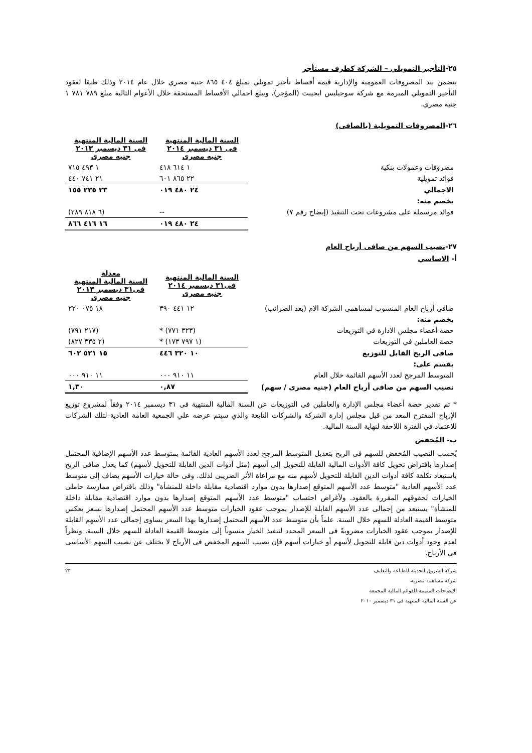٢٥-التأجير التمويلي – الشركة كطرف مستأجر
يتضمن بند المصروفات العمومية والإدارية قيمة أقساط تأجير تمويلي بمبلغ ٤٠٤ ٨٦٥ جنيه مصري خلال عام ٢٠١٤ وذلك طبقا لعقود التأجير التمويلي المبرمة مع شركة سوجيليس ايجيبت (المؤجر)، ويبلغ اجمالي الأقساط المستحقة خلال الأعوام التالية مبلغ ٧٨٩ ٧٨١ ١ جنيه مصري.
٢٦-المصروفات التمويلية (بالصافى)
| | السنة المالية المنتهية فى ٣١ ديسمبر ٢٠١٤ جنيه مصرى | السنة المالية المنتهية فى ٣١ ديسمبر ٢٠١٣ جنيه مصرى |
| مصروفات وعمولات بنكية | ١ ٦١٤ ٤١٨ | ١ ٤٩٣ ٧١٥ |
| فوائد تمويلية | ٢٢ ٨٦٥ ٦٠١ | ٢١ ٧٤١ ٤٤٠ |
| الاجمالي | ٢٤ ٤٨٠ ٠١٩ | ٢٣ ٢٣٥ ١٥٥ |
| يخصم منه: | | |
| فوائد مرسملة على مشروعات تحت التنفيذ (إيضاح رقم ٧) | -- | (٦ ٨١٨ ٢٨٩) |
| | ٢٤ ٤٨٠ ٠١٩ | ١٦ ٤١٦ ٨٦٦ |
٢٧-نصيب السهم من صافى أرباح العام
أ- الاساسي
| | السنة المالية المنتهية فى٣١ ديسمبر ٢٠١٤ جنيه مصرى | معدلة السنة المالية المنتهية فى٣١ ديسمبر ٢٠١٣ جنيه مصرى |
| صافى أرباح العام المنسوب لمساهمى الشركة الام (بعد الضرائب) | ١٢ ٤٤١ ٣٩٠ | ١٨ ٠٧٥ ٢٢٠ |
| يخصم منه: | | |
| حصة أعضاء مجلس الادارة في التوزيعات | (٣٢٣ ٧٧١) * | (٢١٧ ٧٩١) |
| حصة العاملين في التوزيعات | (١ ٧٩٧ ١٧٣) * | (٢ ٣٣٥ ٨٢٧) |
| صافى الربح القابل للتوزيع | ١٠ ٣٢٠ ٤٤٦ | ١٥ ٥٢١ ٦٠٢ |
| يقسم على: | | |
| المتوسط المرجح لعدد الأسهم القائمة خلال العام | ١١ ٩١٠ ٠٠٠ | ١١ ٩١٠ ٠٠٠ |
| نصيب السهم من صافى أرباح العام (جنيه مصرى / سهم) | ٠,٨٧ | ١,٣٠ |
* تم تقدير حصة أعضاء مجلس الإدارة والعاملين فى التوزيعات عن السنة المالية المنتهية فى ٣١ ديسمبر ٢٠١٤ وفقاً لمشروع توزيع الإرباح المقترح المعد من قبل مجلس إدارة الشركة والشركات التابعة والذي سيتم عرضه علي الجمعية العامة العادية لتلك الشركات للاعتماد في الفترة اللاحقة لنهاية السنة المالية.
ب- المُخفض
يُحسب النصيب المُخفض للسهم فى الربح بتعديل المتوسط المرجح لعدد الأسهم العادية القائمة بمتوسط عدد الأسهم الإضافية المحتمل إصدارها بافتراض تحويل كافة الأدوات المالية القابلة للتحويل إلى أسهم (مثل أدوات الدين القابلة للتحويل لأسهم) كما يعدل صافى الربح باستبعاد تكلفة كافة أدوات الدين القابلة للتحويل لأسهم منه مع مراعاة الأثر الضريبى لذلك. وفى حالة خيارات الأسهم يضاف إلى متوسط عدد الأسهم العادية "متوسط عدد الأسهم المتوقع إصدارها بدون موارد اقتصادية مقابلة داخلة للمنشأة" وذلك بافتراض ممارسة حاملى الخيارات لحقوقهم المقررة بالعقود. ولأغراض احتساب "متوسط عدد الأسهم المتوقع إصدارها بدون موارد اقتصادية مقابلة داخلة للمنشأة" يستبعد من إجمالى عدد الأسهم القابلة للإصدار بموجب عقود الخيارات متوسط عدد الأسهم المحتمل إصدارها بسعر يعكس متوسط القيمة العادلة للسهم خلال السنة. علماً بأن متوسط عدد الأسهم المحتمل إصدارها بهذا السعر يساوى إجمالى عدد الأسهم القابلة للإصدار بموجب عقود الخيارات مضروبةً فى السعر المحدد لتنفيذ الخيار منسوباً إلى متوسط القيمة العادلة للسهم خلال السنة. ونظراً لعدم وجود أدوات دين قابلة للتحويل لأسهم أو خيارات أسهم فإن نصيب السهم المخفض فى الأرباح لا يختلف عن نصيب السهم الأساسى فى الأرباح.
شركة الشروق الحديثة للطباعة والتغليف ٢٣
شركة مساهمة مصرية
الإيضاحات المتممة للقوائم المالية المجمعة
عن السنة المالية المنتهية فى ٣١ ديسمبر ٢٠١٠